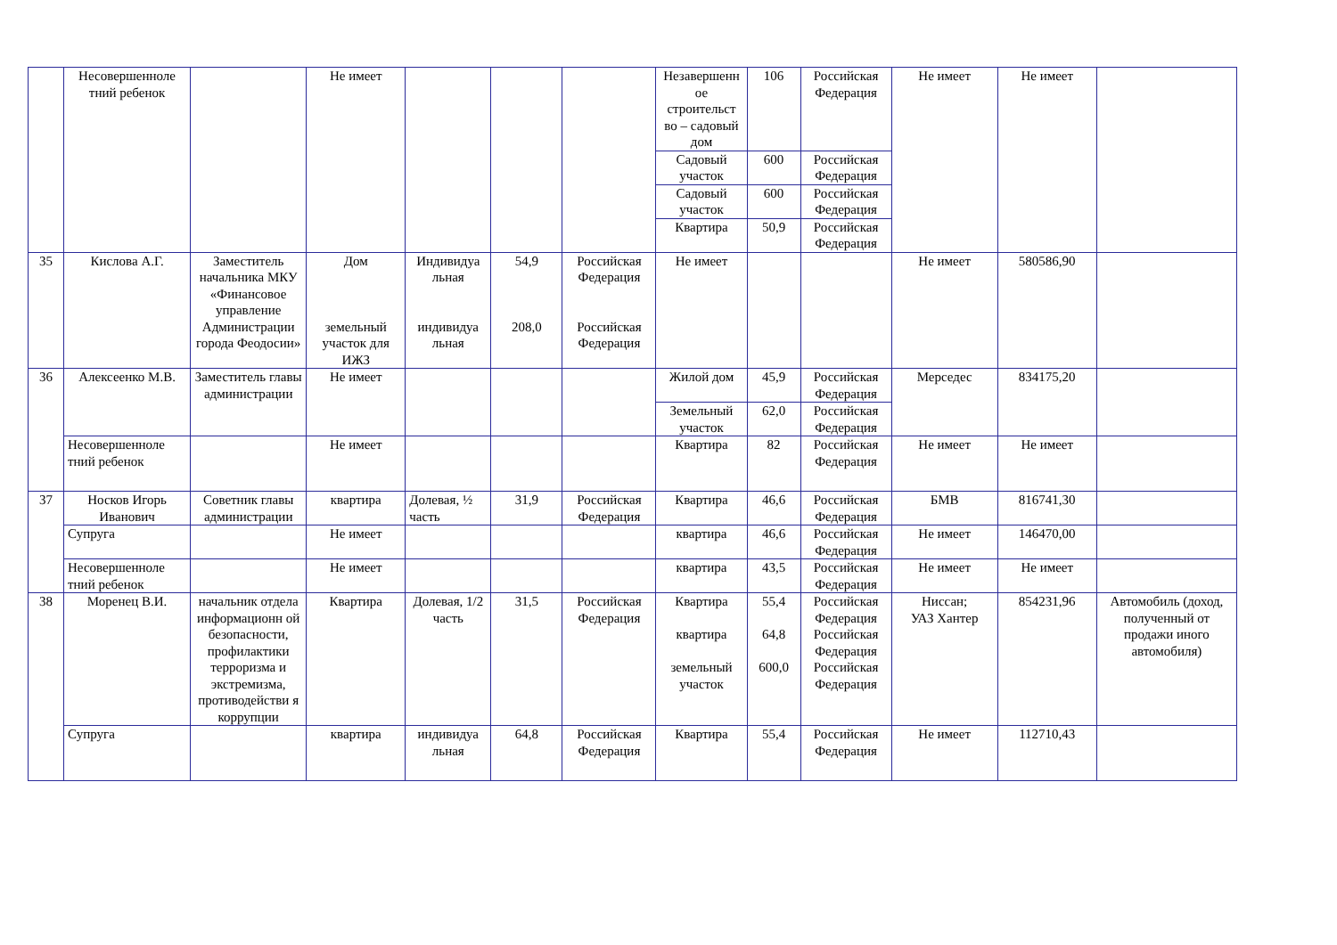| | Несовершенноле тний ребенок | | Не имеет | | | | Незавершенн ое строительст во – садовый дом | 106 | Российская Федерация | Не имеет | Не имеет | |
| | | | | | | | Садовый участок | 600 | Российская Федерация | | | |
| | | | | | | | Садовый участок | 600 | Российская Федерация | | | |
| | | | | | | | Квартира | 50,9 | Российская Федерация | | | |
| 35 | Кислова А.Г. | Заместитель начальника МКУ «Финансовое управление Администрации города Феодосии» | Дом земельный участок для ИЖЗ | Индивидуа льная индивидуа льная | 54,9 208,0 | Российская Федерация Российская Федерация | Не имеет | | | Не имеет | 580586,90 | |
| 36 | Алексеенко М.В. | Заместитель главы администрации | Не имеет | | | | Жилой дом | 45,9 | Российская Федерация | Мерседес | 834175,20 | |
| | | | | | | | Земельный участок | 62,0 | Российская Федерация | | | |
| | Несовершенноле тний ребенок | | Не имеет | | | | Квартира | 82 | Российская Федерация | Не имеет | Не имеет | |
| 37 | Носков Игорь Иванович | Советник главы администрации | квартира | Долевая, ½ часть | 31,9 | Российская Федерация | Квартира | 46,6 | Российская Федерация | БМВ | 816741,30 | |
| | Супруга | | Не имеет | | | | квартира | 46,6 | Российская Федерация | Не имеет | 146470,00 | |
| | Несовершенноле тний ребенок | | Не имеет | | | | квартира | 43,5 | Российская Федерация | Не имеет | Не имеет | |
| 38 | Моренец В.И. | начальник отдела информационн ой безопасности, профилактики терроризма и экстремизма, противодействи я коррупции | Квартира | Долевая, 1/2 часть | 31,5 | Российская Федерация | Квартира квартира земельный участок | 55,4 64,8 600,0 | Российская Федерация Российская Федерация Российская Федерация | Ниссан; УАЗ Хантер | 854231,96 | Автомобиль (доход, полученный от продажи иного автомобиля) |
| | Супруга | | квартира | индивидуа льная | 64,8 | Российская Федерация | Квартира | 55,4 | Российская Федерация | Не имеет | 112710,43 | |